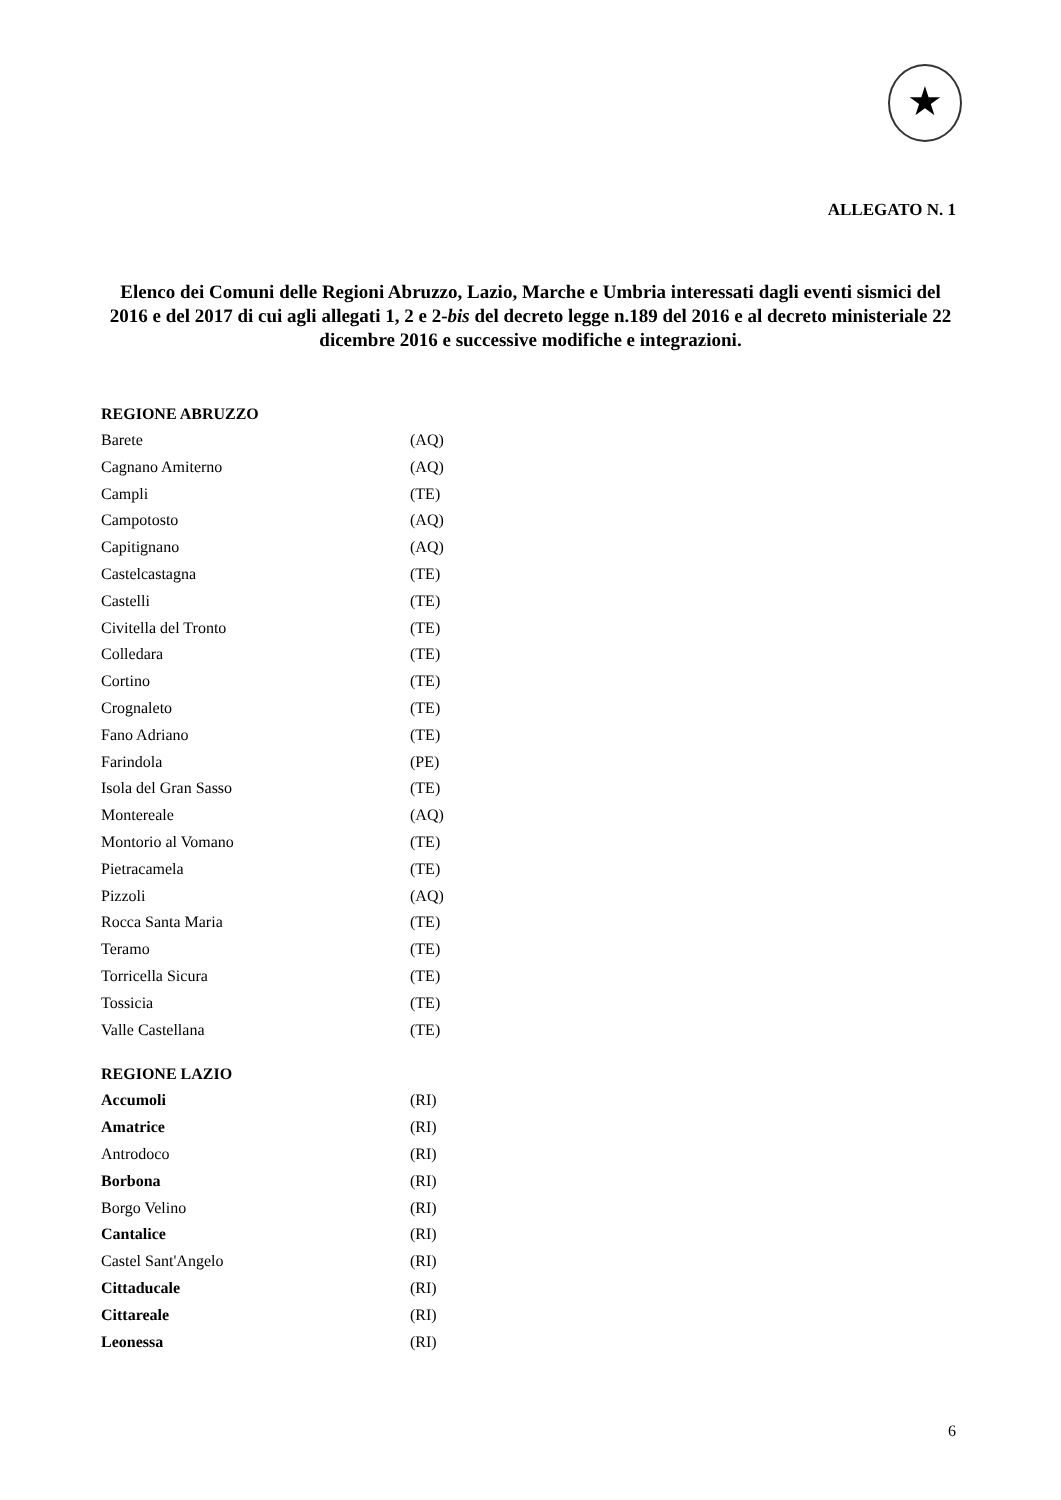★
ALLEGATO N. 1
Elenco dei Comuni delle Regioni Abruzzo, Lazio, Marche e Umbria interessati dagli eventi sismici del 2016 e del 2017 di cui agli allegati 1, 2 e 2-bis del decreto legge n.189 del 2016 e al decreto ministeriale 22 dicembre 2016 e successive modifiche e integrazioni.
| REGIONE ABRUZZO | |
| Barete | (AQ) |
| Cagnano Amiterno | (AQ) |
| Campli | (TE) |
| Campotosto | (AQ) |
| Capitignano | (AQ) |
| Castelcastagna | (TE) |
| Castelli | (TE) |
| Civitella del Tronto | (TE) |
| Colledara | (TE) |
| Cortino | (TE) |
| Crognaleto | (TE) |
| Fano Adriano | (TE) |
| Farindola | (PE) |
| Isola del Gran Sasso | (TE) |
| Montereale | (AQ) |
| Montorio al Vomano | (TE) |
| Pietracamela | (TE) |
| Pizzoli | (AQ) |
| Rocca Santa Maria | (TE) |
| Teramo | (TE) |
| Torricella Sicura | (TE) |
| Tossicia | (TE) |
| Valle Castellana | (TE) |
| REGIONE LAZIO | |
| Accumoli | (RI) |
| Amatrice | (RI) |
| Antrodoco | (RI) |
| Borbona | (RI) |
| Borgo Velino | (RI) |
| Cantalice | (RI) |
| Castel Sant'Angelo | (RI) |
| Cittaducale | (RI) |
| Cittareale | (RI) |
| Leonessa | (RI) |
6